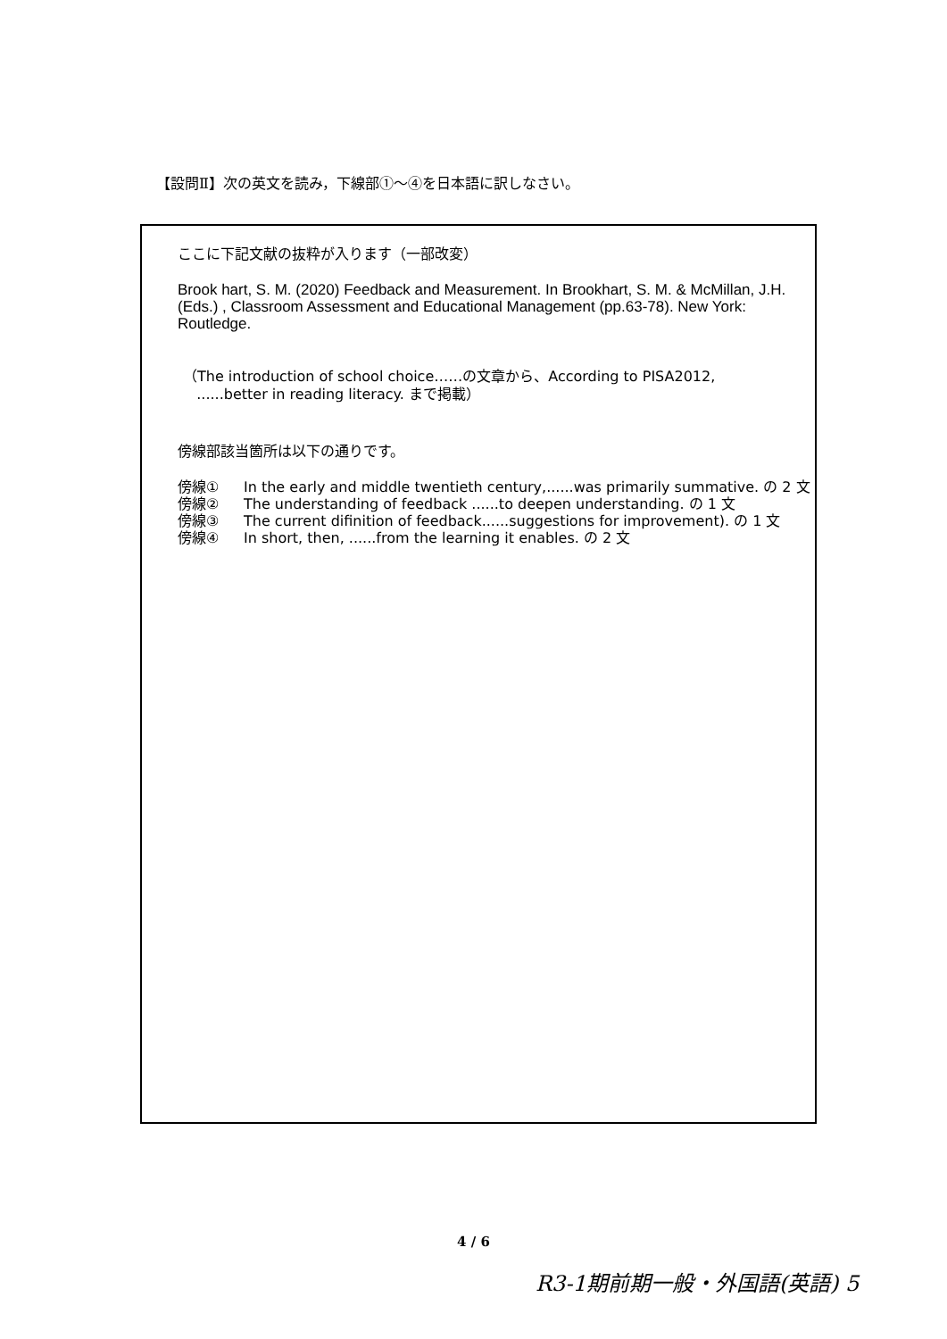【設問Ⅱ】次の英文を読み，下線部①～④を日本語に訳しなさい。
ここに下記文献の抜粋が入ります（一部改変）
Brook hart, S. M. (2020) Feedback and Measurement. In Brookhart, S. M. & McMillan, J.H. (Eds.) , Classroom Assessment and Educational Management (pp.63-78). New York: Routledge.
（The introduction of school choice……の文章から、According to PISA2012,
......better in reading literacy. まで掲載）
傍線部該当箇所は以下の通りです。
傍線① In the early and middle twentieth century,......was primarily summative. の 2 文
傍線② The understanding of feedback ......to deepen understanding. の 1 文
傍線③ The current difinition of feedback......suggestions for improvement). の 1 文
傍線④ In short, then, ......from the learning it enables. の 2 文
4 / 6
R3-1期前期一般・外国語(英語) 5